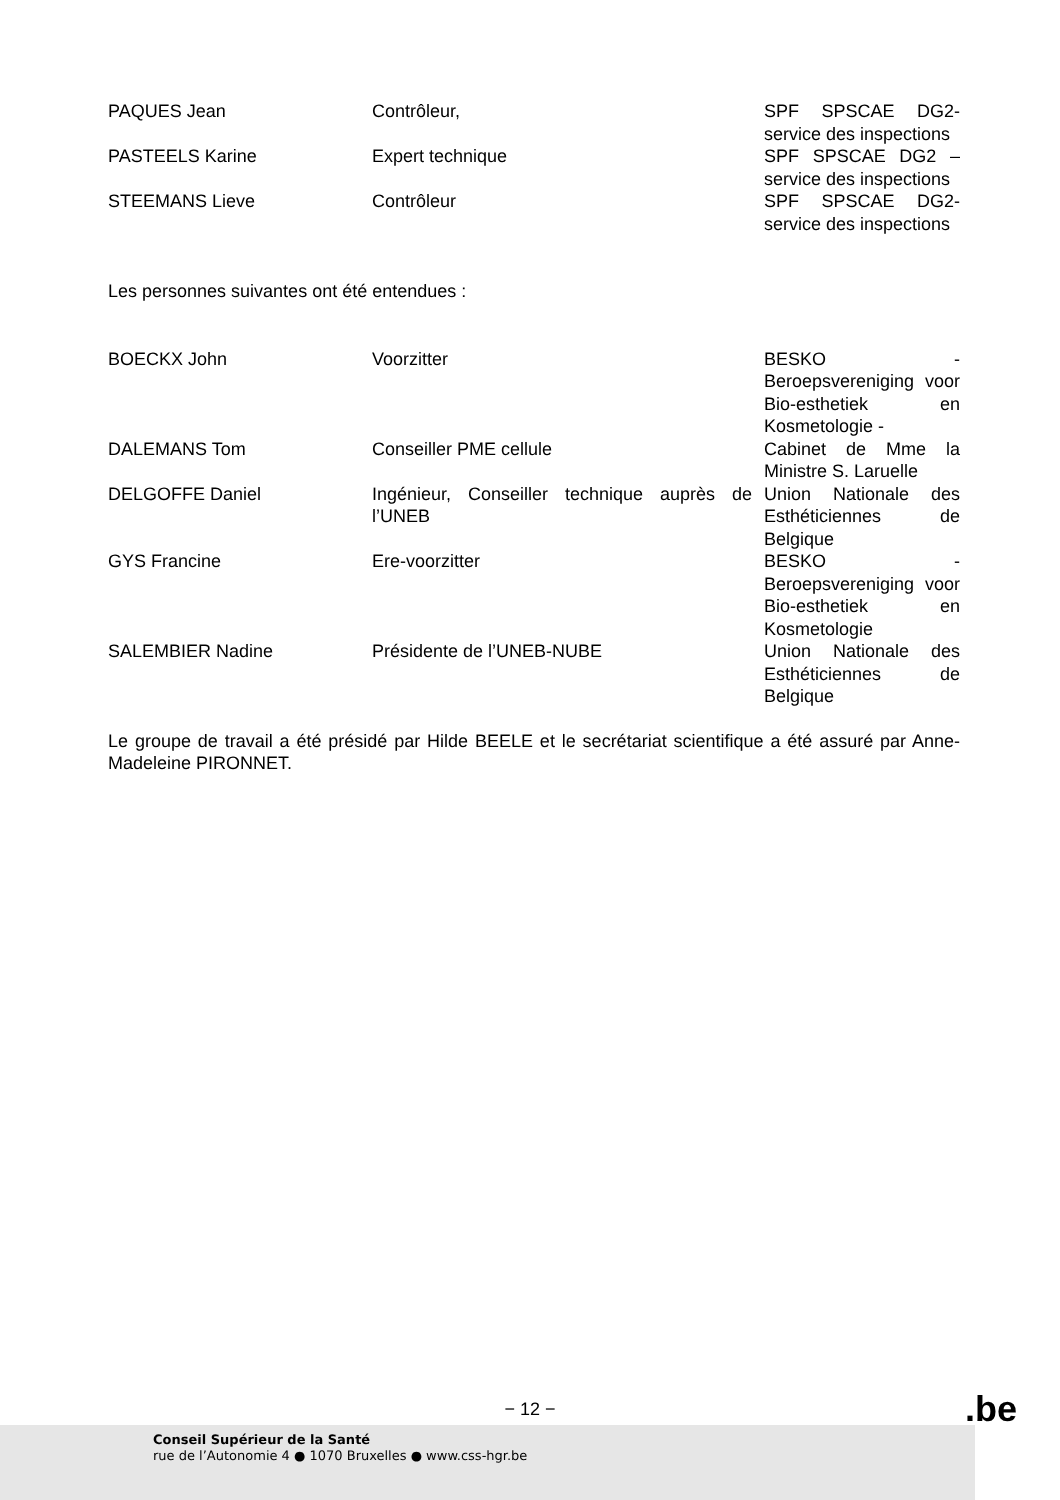| PAQUES Jean | Contrôleur, | SPF SPSCAE DG2- service des inspections |
| PASTEELS Karine | Expert technique | SPF SPSCAE DG2 – service des inspections |
| STEEMANS Lieve | Contrôleur | SPF SPSCAE DG2- service des inspections |
Les personnes suivantes ont été entendues :
| BOECKX John | Voorzitter | BESKO - Beroepsvereniging voor Bio-esthetiek en Kosmetologie - |
| DALEMANS Tom | Conseiller PME cellule | Cabinet de Mme la Ministre S. Laruelle |
| DELGOFFE Daniel | Ingénieur, Conseiller technique auprès de l’UNEB | Union Nationale des Esthéticiennes de Belgique |
| GYS Francine | Ere-voorzitter | BESKO - Beroepsvereniging voor Bio-esthetiek en Kosmetologie |
| SALEMBIER Nadine | Présidente de l’UNEB-NUBE | Union Nationale des Esthéticiennes de Belgique |
Le groupe de travail a été présidé par Hilde BEELE et le secrétariat scientifique a été assuré par Anne-Madeleine PIRONNET.
− 12 − .be
Conseil Supérieur de la Santé
rue de l’Autonomie 4 ● 1070 Bruxelles ● www.css-hgr.be